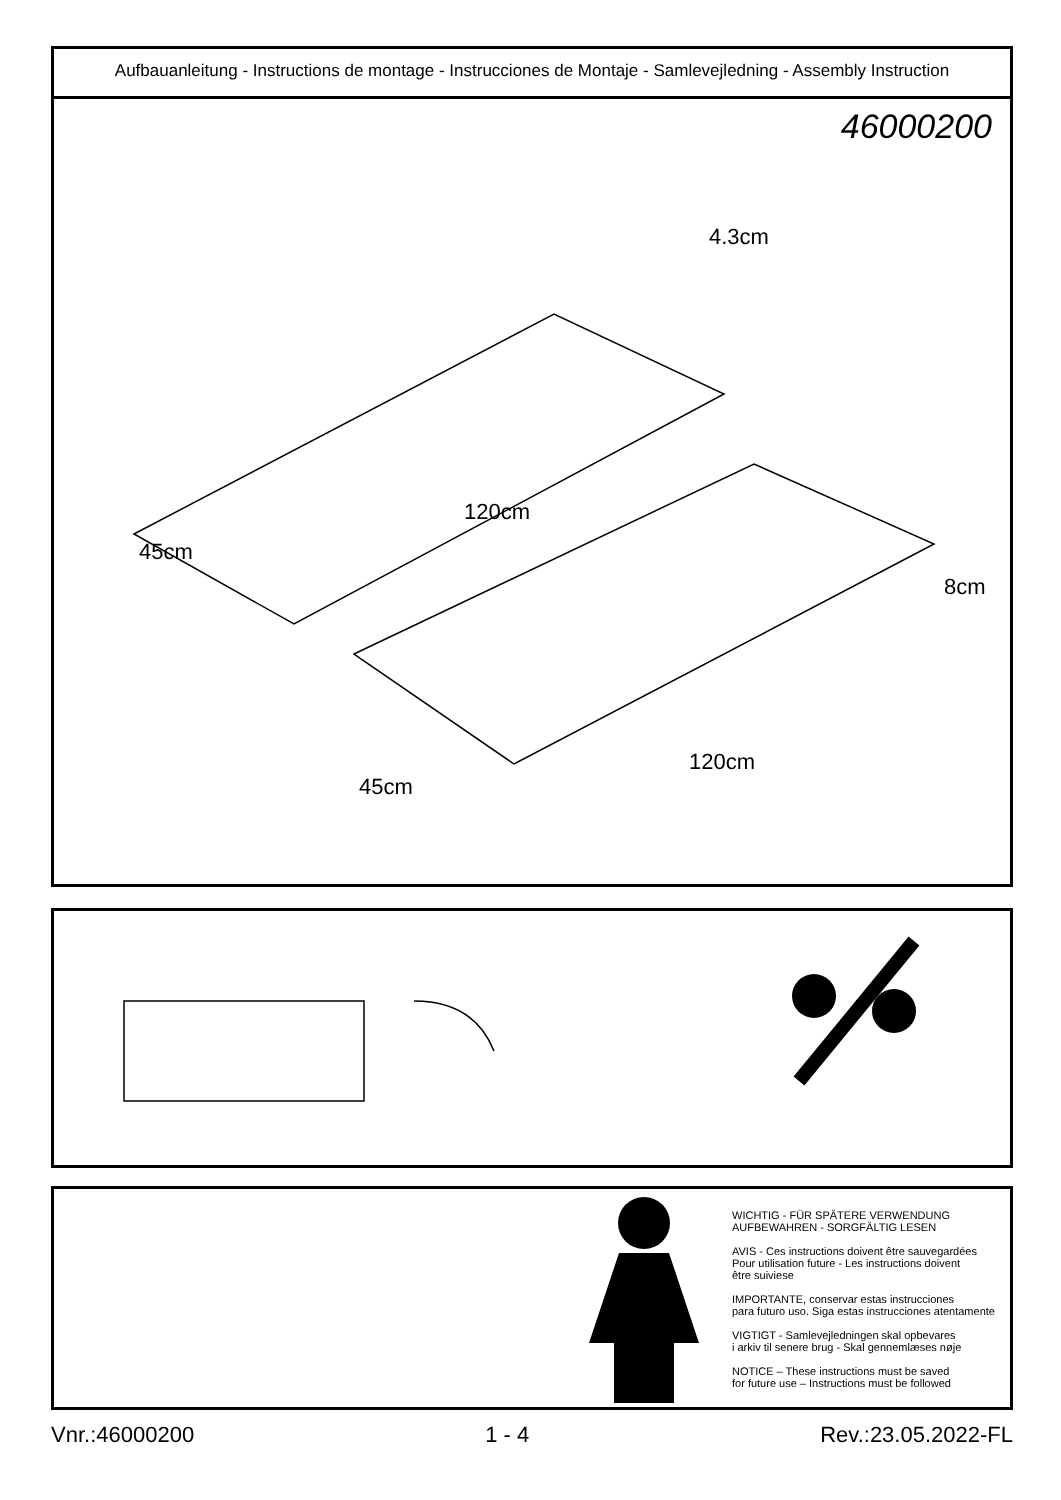Aufbauanleitung - Instructions de montage - Instrucciones de Montaje - Samlevejledning - Assembly Instruction
46000200
4.3cm
120cm
45cm
8cm
120cm
45cm
WICHTIG - FÜR SPÄTERE VERWENDUNG
AUFBEWAHREN - SORGFÄLTIG LESEN
AVIS - Ces instructions doivent être sauvegardées
Pour utilisation future - Les instructions doivent
être suiviese
IMPORTANTE, conservar estas instrucciones
para futuro uso. Siga estas instrucciones atentamente
VIGTIGT - Samlevejledningen skal opbevares
i arkiv til senere brug - Skal gennemlæses nøje
NOTICE – These instructions must be saved
for future use – Instructions must be followed
Vnr.:46000200 1 - 4 Rev.:23.05.2022-FL